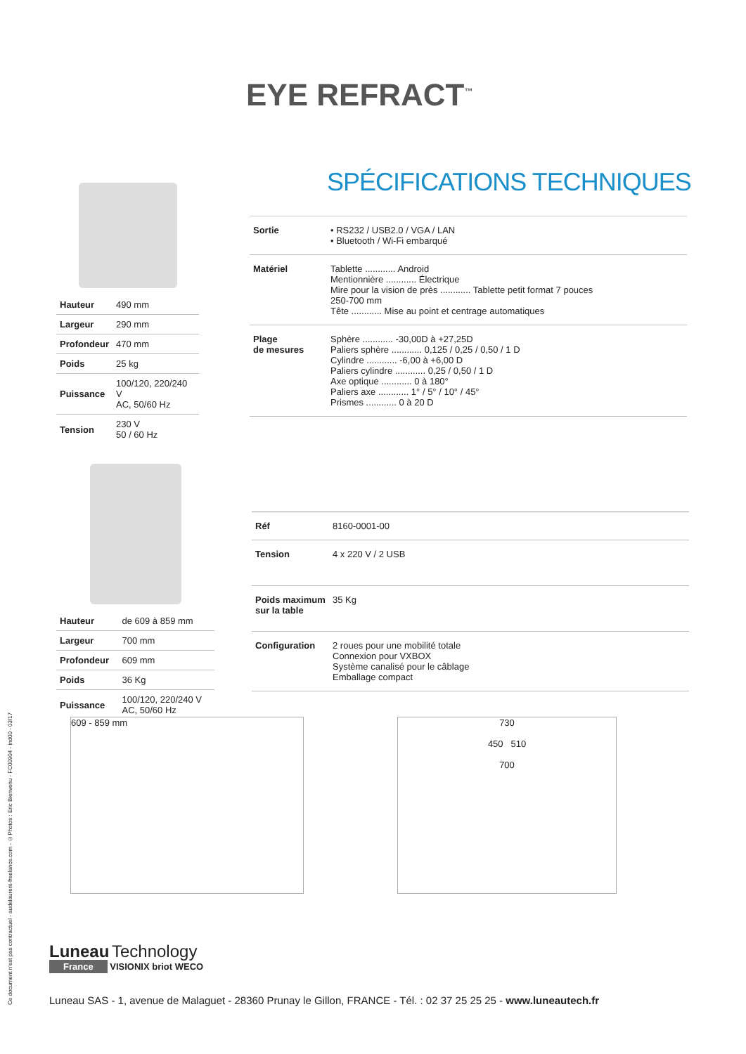EYE REFRACT<sup>™</sup>
SPÉCIFICATIONS TECHNIQUES
| Hauteur | 490 mm |
| Largeur | 290 mm |
| Profondeur | 470 mm |
| Poids | 25 kg |
| Puissance | 100/120, 220/240 V AC, 50/60 Hz |
| Tension | 230 V 50 / 60 Hz |
| Sortie | • RS232 / USB2.0 / VGA / LAN • Bluetooth / Wi-Fi embarqué |
| Matériel | Tablette ............ Android Mentionnière ............ Électrique Mire pour la vision de près ............ Tablette petit format 7 pouces 250-700 mm Tête ............ Mise au point et centrage automatiques |
| Plage de mesures | Sphère ............ -30,00D à +27,25D Paliers sphère ............ 0,125 / 0,25 / 0,50 / 1 D Cylindre ............ -6,00 à +6,00 D Paliers cylindre ............ 0,25 / 0,50 / 1 D Axe optique ............ 0 à 180° Paliers axe ............ 1° / 5° / 10° / 45° Prismes ............ 0 à 20 D |
| Hauteur | de 609 à 859 mm |
| Largeur | 700 mm |
| Profondeur | 609 mm |
| Poids | 36 Kg |
| Puissance | 100/120, 220/240 V AC, 50/60 Hz |
| Réf | 8160-0001-00 |
| Tension | 4 x 220 V / 2 USB |
| Poids maximum sur la table | 35 Kg |
| Configuration | 2 roues pour une mobilité totale Connexion pour VXBOX Système canalisé pour le câblage Emballage compact |
609 - 859 mm
730
450 510
700
Ce document n'est pas contractuel - audelaurent-freelance.com - ©Photos : Eric Bienvenu - FC00904 - ind00 - 03/17
Luneau Technology
France VISIONIX briot WECO
Luneau SAS - 1, avenue de Malaguet - 28360 Prunay le Gillon, FRANCE - Tél. : 02 37 25 25 25 - www.luneautech.fr